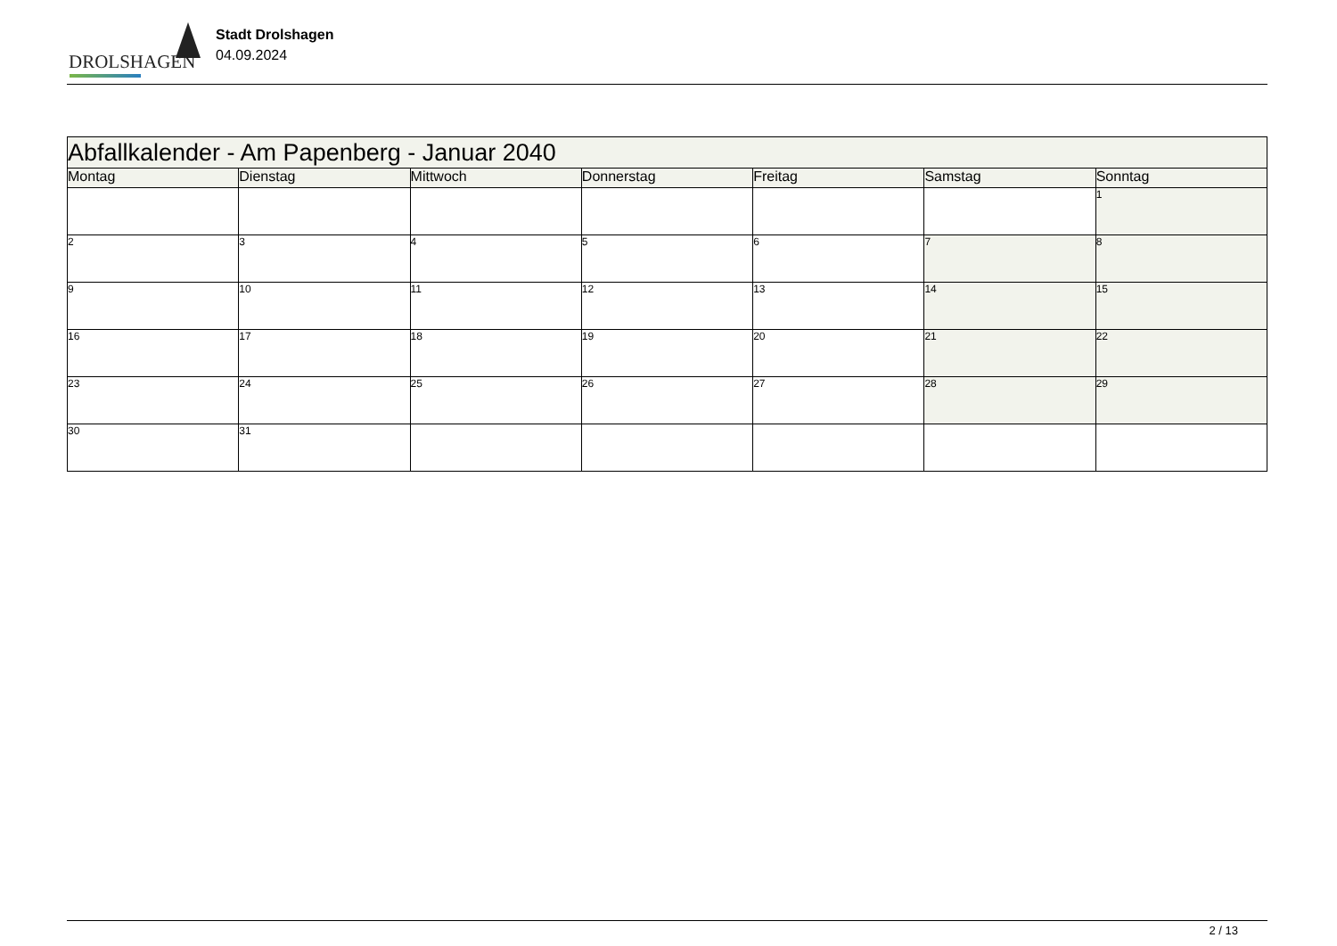DROLSHAGEN
Stadt Drolshagen
04.09.2024
| Abfallkalender - Am Papenberg - Januar 2040 | | | | | | |
| --- | --- | --- | --- | --- | --- | --- |
| Montag | Dienstag | Mittwoch | Donnerstag | Freitag | Samstag | Sonntag |
| | | | | | | 1 |
| 2 | 3 | 4 | 5 | 6 | 7 | 8 |
| 9 | 10 | 11 | 12 | 13 | 14 | 15 |
| 16 | 17 | 18 | 19 | 20 | 21 | 22 |
| 23 | 24 | 25 | 26 | 27 | 28 | 29 |
| 30 | 31 | | | | | |
2 / 13